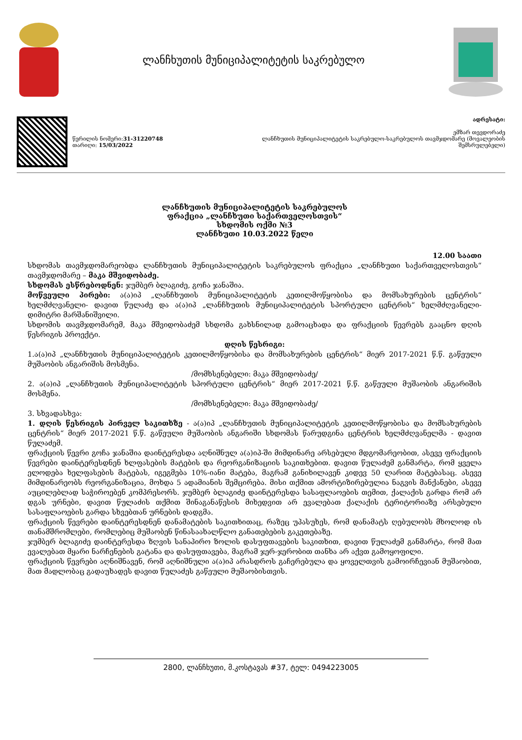ლანჩხუთის მუნიციპალიტეტის საკრებულო
წერილის ნომერი:31-31220748
თარიღი: 15/03/2022
ადრესატი:
ემზარ თევდორაძე
ლანჩხუთის მუნიციპალიტეტის საკრებულო-საკრებულოს თავმჯდომარე (მოვალეობის
შემსრულებელი)
ლანჩხუთის მუნიციპალიტეტის საკრებულოს
ფრაქცია „ლანჩხუთი საქართველოსთვის“
სხდომის ოქმი №3
ლანჩხუთი 10.03.2022 წელი
12.00 საათი
სხდომას თავმჯდომარეობდა ლანჩხუთის მუნიციპალიტეტის საკრებულოს ფრაქცია „ლანჩხუთი საქართველოსთვის“ თავმჯდომარე – მაკა მშვიდობაძე.
სხდომას ესწრებოდნენ: ჯუმბერ ბლაგიძე, გოჩა ჯანაშია.
მოწვეული პირები: ა(ა)იპ „ლანჩხუთის მუნიციპალიტეტის კეთილმოწყობისა და მომსახურების ცენტრის“ ხელმძღვანელი- დავით წულაძე და ა(ა)იპ „ლანჩხუთის მუნიციპალიტეტის სპორტული ცენტრის“ ხელმძღვანელი- დიმიტრი მარშანიშვილი.
სხდომის თავმჯდომარემ, მაკა მშვიდობაძემ სხდომა გახსნილად გამოაცხადა და ფრაქციის წევრებს გააცნო დღის წესრიგის პროექტი.
დღის წესრიგი:
1.ა(ა)იპ „ლანჩხუთის მუნიციპალიტეტის კეთილმოწყობისა და მომსახურების ცენტრის“ მიერ 2017-2021 წ.წ. გაწეული მუშაობის ანგარიშის მოსმენა.
/მომხსენებელი: მაკა მშვიდობაძე/
2. ა(ა)იპ „ლანჩხუთის მუნიციპალიტეტის სპორტული ცენტრის“ მიერ 2017-2021 წ.წ. გაწეული მუშაობის ანგარიშის მოსმენა.
/მომხსენებელი: მაკა მშვიდობაძე/
3. სხვადასხვა:
1. დღის წესრიგის პირველ საკითხზე - ა(ა)იპ „ლანჩხუთის მუნიციპალიტეტის კეთილმოწყობისა და მომსახურების ცენტრის“ მიერ 2017-2021 წ.წ. გაწეული მუშაობის ანგარიში სხდომას წარუდგინა ცენტრის ხელმძღვანელმა - დავით წულაძემ.
ფრაქციის წევრი გოჩა ჯანაშია დაინტერესდა აღნიშნულ ა(ა)იპ-ში მიმდინარე არსებული მდგომარეობით, ასევე ფრაქციის წევრები დაინტერესდნენ ხლფასების მატების და რეორგანიზაციის საკითხებით. დავით წულაძემ განმარტა, რომ ყველა ელოდება ხელფასების მატებას, იგეგმება 10%-იანი მატება, მაგრამ განიხილავენ კიდევ 50 ლარით მატებასაც. ასევე მიმდინარეობს რეორგანიზაცია, მოხდა 5 ადამიანის შემცირება. მისი თქმით ამორტიზირებულია ნაგვის მანქანები, ასევე აუცილებლად საჭიროებენ კომპრესორს. ჯუმბერ ბლაგიძე დაინტერესდა სასაფლაოების თემით, ქალაქის გარდა რომ არ დგას ურნები, დავით წულაძის თქმით შინაგანაწესის მიხედვით არ ევალებათ ქალაქის ტერიტორიაზე არსებული სასაფლაოების გარდა სხვებთან ურნების დადგმა.
ფრაქციის წევრები დაინტერესდნენ დანამატების საკითხითაც, რაზეც უპასუხეს, რომ დანამატს ღებულობს მხოლოდ ის თანამშრომლები, რომლებიც მუშაობენ წინასაახალწლო განათებების გაკეთებაზე.
ჯუმბერ ბლაგიძე დაინტერესდა ზღვის სანაპირო ზოლის დასუფთავების საკითხით, დავით წულაძემ განმარტა, რომ მათ ევალებათ მყარი ნარჩენების გატანა და დასუფთავება, მაგრამ ჯერ-ჯერობით თანხა არ აქვთ გამოყოფილი.
ფრაქციის წევრები აღნიშნავენ, რომ აღნიშნული ა(ა)იპ არასდროს გაჩერებულა და ყოველთვის გამოირჩევიან მუშაობით, მათ მადლობაც გადაუხადეს დავით წულაძეს გაწეული მუშაობისთვის.
2800, ლანჩხუთი, მ.კოსტავას #37, ტელ: 0494223005